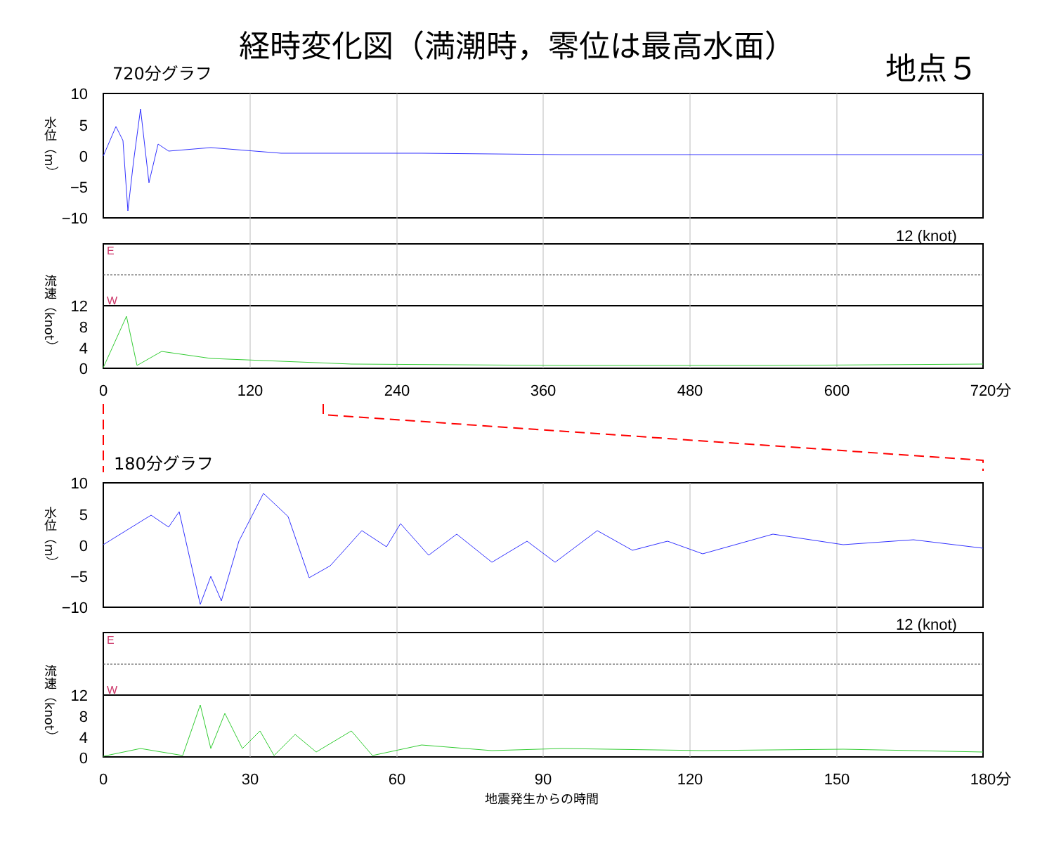経時変化図（満潮時，零位は最高水面）
地点５
720分グラフ
180分グラフ
水位（m）
流速（knot）
水位（m）
流速（knot）
地震発生からの時間
E
W
E
W
12 (knot)
12 (knot)
10
5
0
−5
−10
12
8
4
0
10
5
0
−5
−10
12
8
4
0
0
120
240
360
480
600
720分
0
30
60
90
120
150
180分